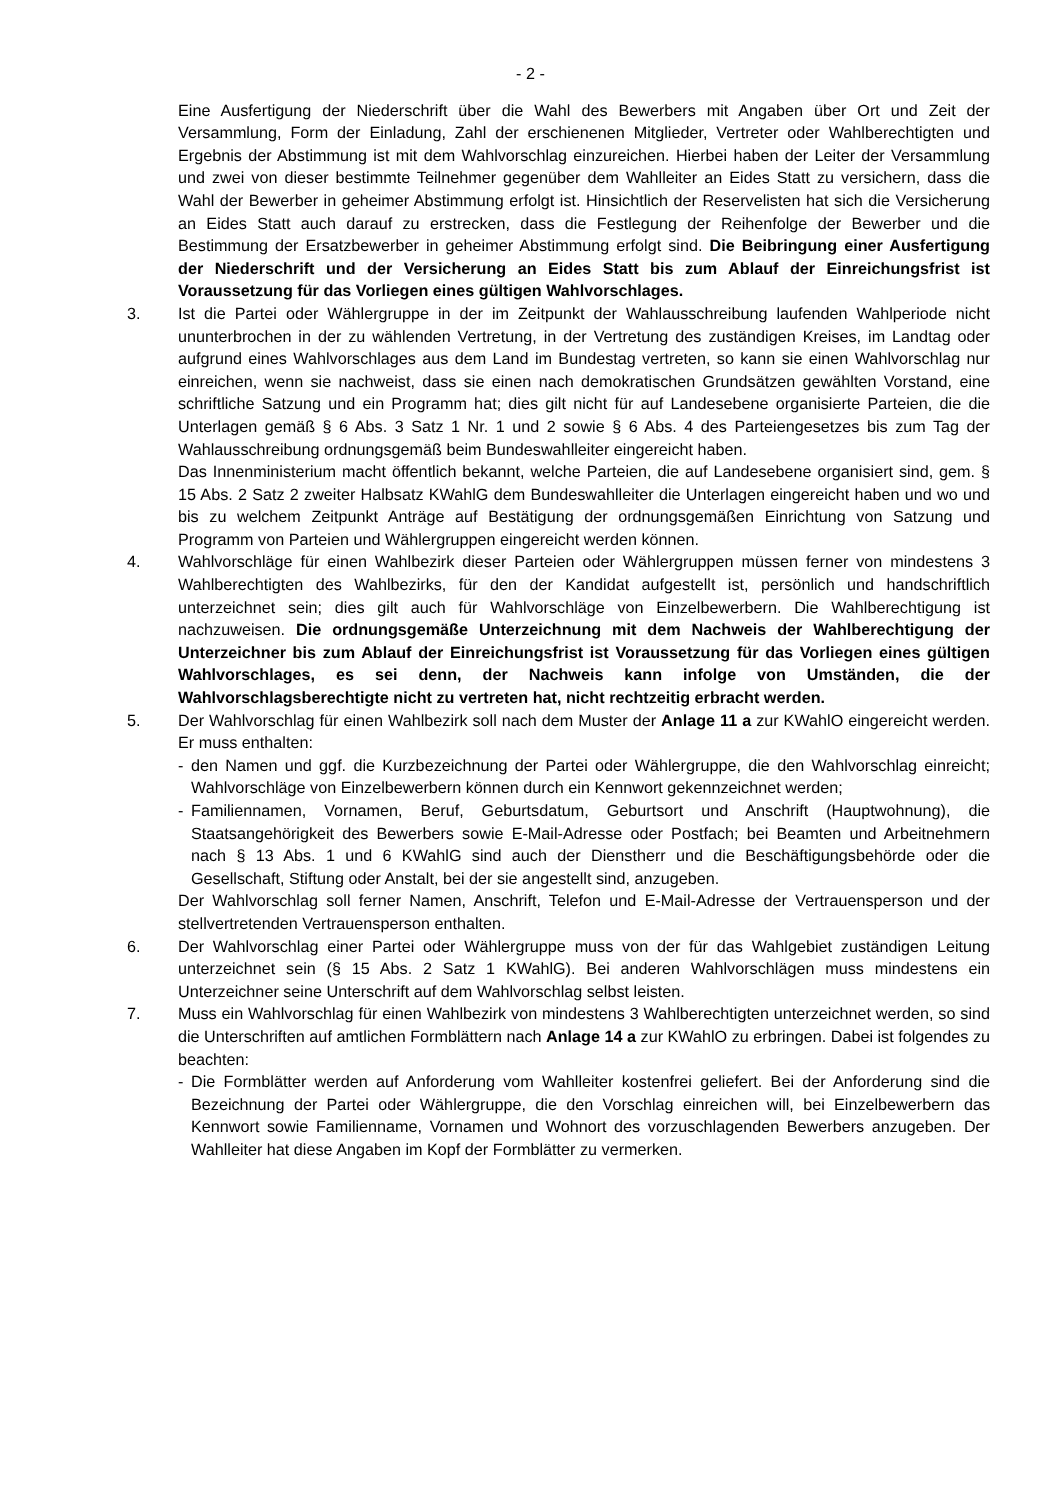- 2 -
Eine Ausfertigung der Niederschrift über die Wahl des Bewerbers mit Angaben über Ort und Zeit der Versammlung, Form der Einladung, Zahl der erschienenen Mitglieder, Vertreter oder Wahlberechtigten und Ergebnis der Abstimmung ist mit dem Wahlvorschlag einzureichen. Hierbei haben der Leiter der Versammlung und zwei von dieser bestimmte Teilnehmer gegenüber dem Wahlleiter an Eides Statt zu versichern, dass die Wahl der Bewerber in geheimer Abstimmung erfolgt ist. Hinsichtlich der Reservelisten hat sich die Versicherung an Eides Statt auch darauf zu erstrecken, dass die Festlegung der Reihenfolge der Bewerber und die Bestimmung der Ersatzbewerber in geheimer Abstimmung erfolgt sind. Die Beibringung einer Ausfertigung der Niederschrift und der Versicherung an Eides Statt bis zum Ablauf der Einreichungsfrist ist Voraussetzung für das Vorliegen eines gültigen Wahlvorschlages.
3. Ist die Partei oder Wählergruppe in der im Zeitpunkt der Wahlausschreibung laufenden Wahlperiode nicht ununterbrochen in der zu wählenden Vertretung, in der Vertretung des zuständigen Kreises, im Landtag oder aufgrund eines Wahlvorschlages aus dem Land im Bundestag vertreten, so kann sie einen Wahlvorschlag nur einreichen, wenn sie nachweist, dass sie einen nach demokratischen Grundsätzen gewählten Vorstand, eine schriftliche Satzung und ein Programm hat; dies gilt nicht für auf Landesebene organisierte Parteien, die die Unterlagen gemäß § 6 Abs. 3 Satz 1 Nr. 1 und 2 sowie § 6 Abs. 4 des Parteiengesetzes bis zum Tag der Wahlausschreibung ordnungsgemäß beim Bundeswahlleiter eingereicht haben.
Das Innenministerium macht öffentlich bekannt, welche Parteien, die auf Landesebene organisiert sind, gem. § 15 Abs. 2 Satz 2 zweiter Halbsatz KWahlG dem Bundeswahlleiter die Unterlagen eingereicht haben und wo und bis zu welchem Zeitpunkt Anträge auf Bestätigung der ordnungsgemäßen Einrichtung von Satzung und Programm von Parteien und Wählergruppen eingereicht werden können.
4. Wahlvorschläge für einen Wahlbezirk dieser Parteien oder Wählergruppen müssen ferner von mindestens 3 Wahlberechtigten des Wahlbezirks, für den der Kandidat aufgestellt ist, persönlich und handschriftlich unterzeichnet sein; dies gilt auch für Wahlvorschläge von Einzelbewerbern. Die Wahlberechtigung ist nachzuweisen. Die ordnungsgemäße Unterzeichnung mit dem Nachweis der Wahlberechtigung der Unterzeichner bis zum Ablauf der Einreichungsfrist ist Voraussetzung für das Vorliegen eines gültigen Wahlvorschlages, es sei denn, der Nachweis kann infolge von Umständen, die der Wahlvorschlagsberechtigte nicht zu vertreten hat, nicht rechtzeitig erbracht werden.
5. Der Wahlvorschlag für einen Wahlbezirk soll nach dem Muster der Anlage 11 a zur KWahlO eingereicht werden. Er muss enthalten:
- den Namen und ggf. die Kurzbezeichnung der Partei oder Wählergruppe, die den Wahlvorschlag einreicht; Wahlvorschläge von Einzelbewerbern können durch ein Kennwort gekennzeichnet werden;
- Familiennamen, Vornamen, Beruf, Geburtsdatum, Geburtsort und Anschrift (Hauptwohnung), die Staatsangehörigkeit des Bewerbers sowie E-Mail-Adresse oder Postfach; bei Beamten und Arbeitnehmern nach § 13 Abs. 1 und 6 KWahlG sind auch der Dienstherr und die Beschäftigungsbehörde oder die Gesellschaft, Stiftung oder Anstalt, bei der sie angestellt sind, anzugeben.
Der Wahlvorschlag soll ferner Namen, Anschrift, Telefon und E-Mail-Adresse der Vertrauensperson und der stellvertretenden Vertrauensperson enthalten.
6. Der Wahlvorschlag einer Partei oder Wählergruppe muss von der für das Wahlgebiet zuständigen Leitung unterzeichnet sein (§ 15 Abs. 2 Satz 1 KWahlG). Bei anderen Wahlvorschlägen muss mindestens ein Unterzeichner seine Unterschrift auf dem Wahlvorschlag selbst leisten.
7. Muss ein Wahlvorschlag für einen Wahlbezirk von mindestens 3 Wahlberechtigten unterzeichnet werden, so sind die Unterschriften auf amtlichen Formblättern nach Anlage 14 a zur KWahlO zu erbringen. Dabei ist folgendes zu beachten:
- Die Formblätter werden auf Anforderung vom Wahlleiter kostenfrei geliefert. Bei der Anforderung sind die Bezeichnung der Partei oder Wählergruppe, die den Vorschlag einreichen will, bei Einzelbewerbern das Kennwort sowie Familienname, Vornamen und Wohnort des vorzuschlagenden Bewerbers anzugeben. Der Wahlleiter hat diese Angaben im Kopf der Formblätter zu vermerken.